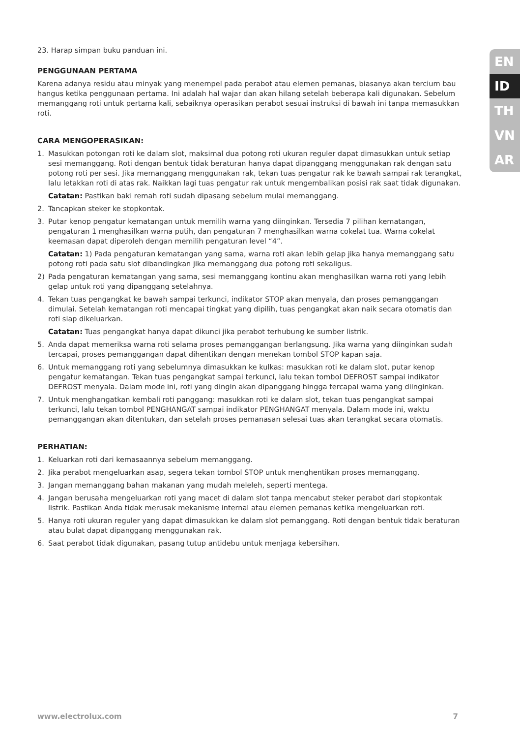EN
ID
TH
VN
AR
23. Harap simpan buku panduan ini.
PENGGUNAAN PERTAMA
Karena adanya residu atau minyak yang menempel pada perabot atau elemen pemanas, biasanya akan tercium bau hangus ketika penggunaan pertama. Ini adalah hal wajar dan akan hilang setelah beberapa kali digunakan. Sebelum memanggang roti untuk pertama kali, sebaiknya operasikan perabot sesuai instruksi di bawah ini tanpa memasukkan roti.
CARA MENGOPERASIKAN:
1. Masukkan potongan roti ke dalam slot, maksimal dua potong roti ukuran reguler dapat dimasukkan untuk setiap sesi memanggang. Roti dengan bentuk tidak beraturan hanya dapat dipanggang menggunakan rak dengan satu potong roti per sesi. Jika memanggang menggunakan rak, tekan tuas pengatur rak ke bawah sampai rak terangkat, lalu letakkan roti di atas rak. Naikkan lagi tuas pengatur rak untuk mengembalikan posisi rak saat tidak digunakan.
Catatan: Pastikan baki remah roti sudah dipasang sebelum mulai memanggang.
2. Tancapkan steker ke stopkontak.
3. Putar kenop pengatur kematangan untuk memilih warna yang diinginkan. Tersedia 7 pilihan kematangan, pengaturan 1 menghasilkan warna putih, dan pengaturan 7 menghasilkan warna cokelat tua. Warna cokelat keemasan dapat diperoleh dengan memilih pengaturan level “4”.
Catatan: 1) Pada pengaturan kematangan yang sama, warna roti akan lebih gelap jika hanya memanggang satu potong roti pada satu slot dibandingkan jika memanggang dua potong roti sekaligus.
2) Pada pengaturan kematangan yang sama, sesi memanggang kontinu akan menghasilkan warna roti yang lebih gelap untuk roti yang dipanggang setelahnya.
4. Tekan tuas pengangkat ke bawah sampai terkunci, indikator STOP akan menyala, dan proses pemanggangan dimulai. Setelah kematangan roti mencapai tingkat yang dipilih, tuas pengangkat akan naik secara otomatis dan roti siap dikeluarkan.
Catatan: Tuas pengangkat hanya dapat dikunci jika perabot terhubung ke sumber listrik.
5. Anda dapat memeriksa warna roti selama proses pemanggangan berlangsung. Jika warna yang diinginkan sudah tercapai, proses pemanggangan dapat dihentikan dengan menekan tombol STOP kapan saja.
6. Untuk memanggang roti yang sebelumnya dimasukkan ke kulkas: masukkan roti ke dalam slot, putar kenop pengatur kematangan. Tekan tuas pengangkat sampai terkunci, lalu tekan tombol DEFROST sampai indikator DEFROST menyala. Dalam mode ini, roti yang dingin akan dipanggang hingga tercapai warna yang diinginkan.
7. Untuk menghangatkan kembali roti panggang: masukkan roti ke dalam slot, tekan tuas pengangkat sampai terkunci, lalu tekan tombol PENGHANGAT sampai indikator PENGHANGAT menyala. Dalam mode ini, waktu pemanggangan akan ditentukan, dan setelah proses pemanasan selesai tuas akan terangkat secara otomatis.
PERHATIAN:
1. Keluarkan roti dari kemasaannya sebelum memanggang.
2. Jika perabot mengeluarkan asap, segera tekan tombol STOP untuk menghentikan proses memanggang.
3. Jangan memanggang bahan makanan yang mudah meleleh, seperti mentega.
4. Jangan berusaha mengeluarkan roti yang macet di dalam slot tanpa mencabut steker perabot dari stopkontak listrik. Pastikan Anda tidak merusak mekanisme internal atau elemen pemanas ketika mengeluarkan roti.
5. Hanya roti ukuran reguler yang dapat dimasukkan ke dalam slot pemanggang. Roti dengan bentuk tidak beraturan atau bulat dapat dipanggang menggunakan rak.
6. Saat perabot tidak digunakan, pasang tutup antidebu untuk menjaga kebersihan.
www.electrolux.com 7